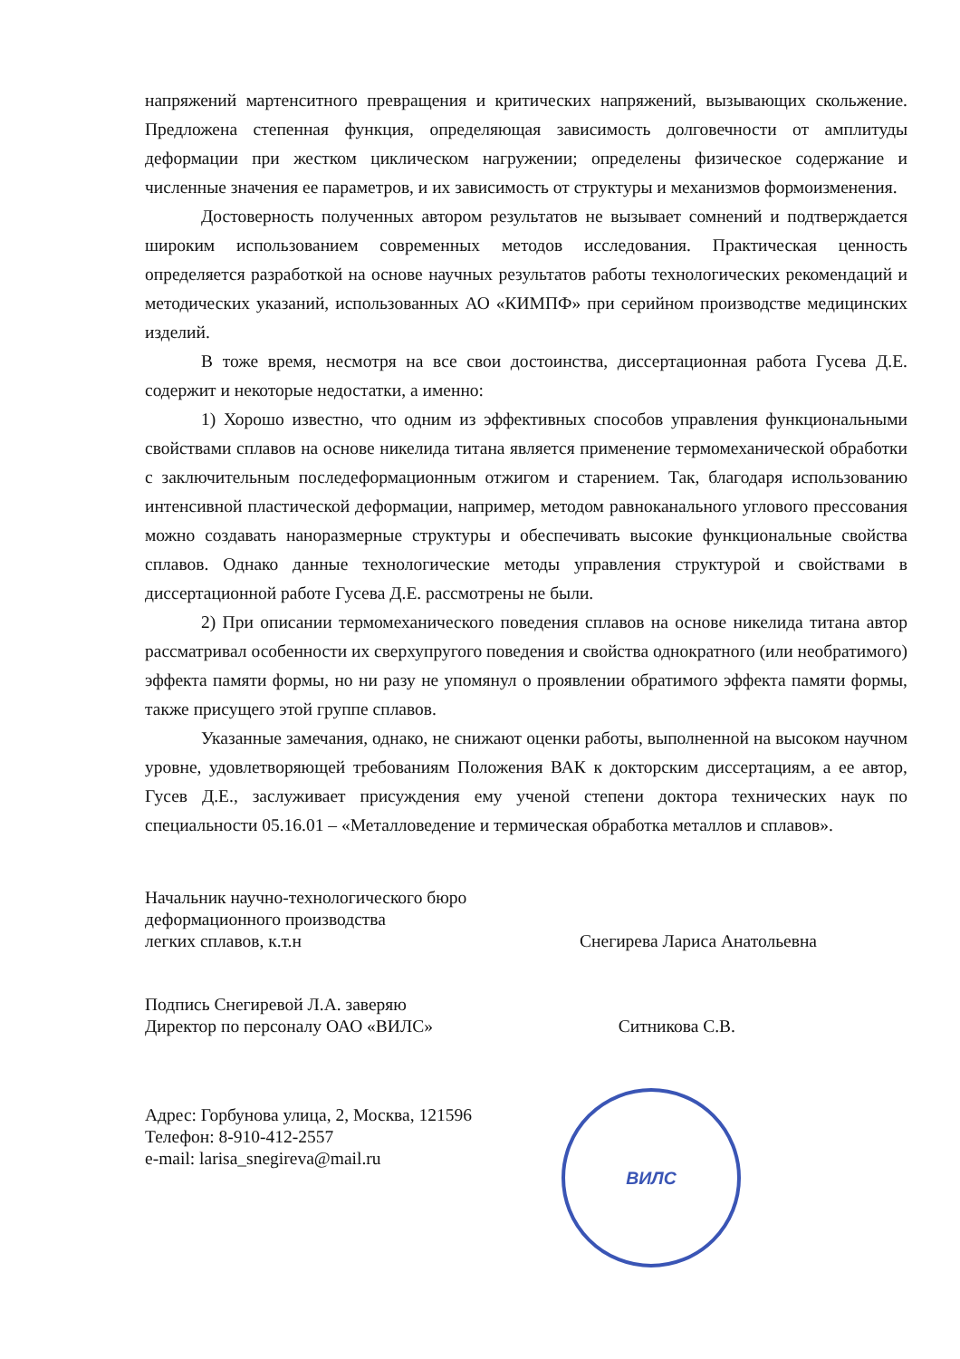напряжений мартенситного превращения и критических напряжений, вызывающих скольжение. Предложена степенная функция, определяющая зависимость долговечности от амплитуды деформации при жестком циклическом нагружении; определены физическое содержание и численные значения ее параметров, и их зависимость от структуры и механизмов формоизменения.
Достоверность полученных автором результатов не вызывает сомнений и подтверждается широким использованием современных методов исследования. Практическая ценность определяется разработкой на основе научных результатов работы технологических рекомендаций и методических указаний, использованных АО «КИМПФ» при серийном производстве медицинских изделий.
В тоже время, несмотря на все свои достоинства, диссертационная работа Гусева Д.Е. содержит и некоторые недостатки, а именно:
1) Хорошо известно, что одним из эффективных способов управления функциональными свойствами сплавов на основе никелида титана является применение термомеханической обработки с заключительным последеформационным отжигом и старением. Так, благодаря использованию интенсивной пластической деформации, например, методом равноканального углового прессования можно создавать наноразмерные структуры и обеспечивать высокие функциональные свойства сплавов. Однако данные технологические методы управления структурой и свойствами в диссертационной работе Гусева Д.Е. рассмотрены не были.
2) При описании термомеханического поведения сплавов на основе никелида титана автор рассматривал особенности их сверхупругого поведения и свойства однократного (или необратимого) эффекта памяти формы, но ни разу не упомянул о проявлении обратимого эффекта памяти формы, также присущего этой группе сплавов.
Указанные замечания, однако, не снижают оценки работы, выполненной на высоком научном уровне, удовлетворяющей требованиям Положения ВАК к докторским диссертациям, а ее автор, Гусев Д.Е., заслуживает присуждения ему ученой степени доктора технических наук по специальности 05.16.01 – «Металловедение и термическая обработка металлов и сплавов».
Начальник научно-технологического бюро
деформационного производства
легких сплавов, к.т.н
Снегирева Лариса Анатольевна
Подпись Снегиревой Л.А. заверяю
Директор по персоналу ОАО «ВИЛС»
Ситникова С.В.
Адрес: Горбунова улица, 2, Москва, 121596
Телефон: 8-910-412-2557
e-mail: larisa_snegireva@mail.ru
ВИЛС